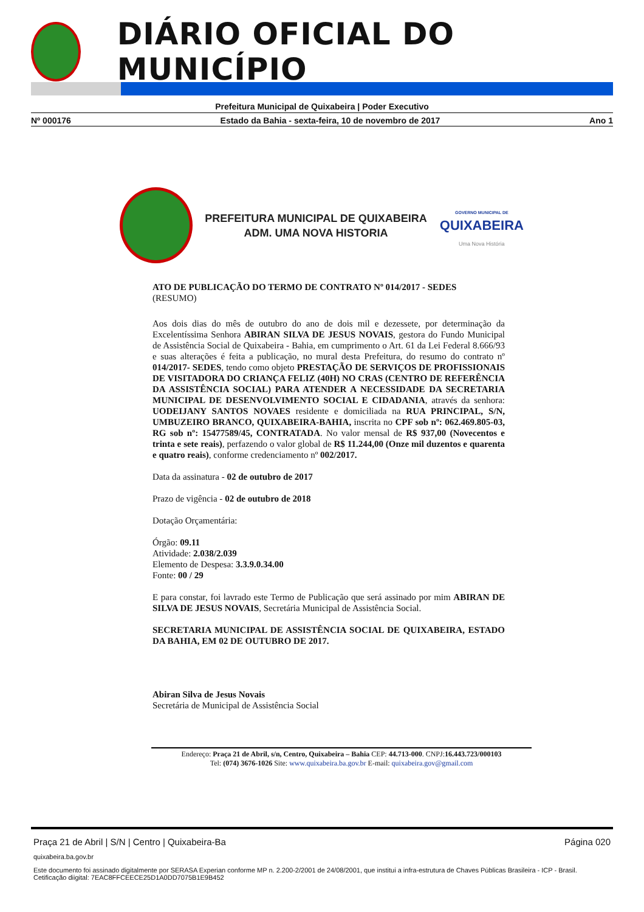DIÁRIO OFICIAL DO MUNICÍPIO
Prefeitura Municipal de Quixabeira | Poder Executivo
Nº 000176 Estado da Bahia - sexta-feira, 10 de novembro de 2017 Ano 1
PREFEITURA MUNICIPAL DE QUIXABEIRA
ADM. UMA NOVA HISTORIA
GOVERNO MUNICIPAL DE
QUIXABEIRA
Uma Nova História
ATO DE PUBLICAÇÃO DO TERMO DE CONTRATO Nº 014/2017 - SEDES
(RESUMO)
Aos dois dias do mês de outubro do ano de dois mil e dezessete, por determinação da Excelentíssima Senhora ABIRAN SILVA DE JESUS NOVAIS, gestora do Fundo Municipal de Assistência Social de Quixabeira - Bahia, em cumprimento o Art. 61 da Lei Federal 8.666/93 e suas alterações é feita a publicação, no mural desta Prefeitura, do resumo do contrato nº 014/2017- SEDES, tendo como objeto PRESTAÇÃO DE SERVIÇOS DE PROFISSIONAIS DE VISITADORA DO CRIANÇA FELIZ (40H) NO CRAS (CENTRO DE REFERÊNCIA DA ASSISTÊNCIA SOCIAL) PARA ATENDER A NECESSIDADE DA SECRETARIA MUNICIPAL DE DESENVOLVIMENTO SOCIAL E CIDADANIA, através da senhora: UODEIJANY SANTOS NOVAES residente e domiciliada na RUA PRINCIPAL, S/N, UMBUZEIRO BRANCO, QUIXABEIRA-BAHIA, inscrita no CPF sob nº: 062.469.805-03, RG sob nº: 15477589/45, CONTRATADA. No valor mensal de R$ 937,00 (Novecentos e trinta e sete reais), perfazendo o valor global de R$ 11.244,00 (Onze mil duzentos e quarenta e quatro reais), conforme credenciamento nº 002/2017.
Data da assinatura - 02 de outubro de 2017
Prazo de vigência - 02 de outubro de 2018
Dotação Orçamentária:
Órgão: 09.11
Atividade: 2.038/2.039
Elemento de Despesa: 3.3.9.0.34.00
Fonte: 00 / 29
E para constar, foi lavrado este Termo de Publicação que será assinado por mim ABIRAN DE SILVA DE JESUS NOVAIS, Secretária Municipal de Assistência Social.
SECRETARIA MUNICIPAL DE ASSISTÊNCIA SOCIAL DE QUIXABEIRA, ESTADO DA BAHIA, EM 02 DE OUTUBRO DE 2017.
Abiran Silva de Jesus Novais
Secretária de Municipal de Assistência Social
Endereço: Praça 21 de Abril, s/n, Centro, Quixabeira – Bahia CEP: 44.713-000. CNPJ:16.443.723/000103
Tel: (074) 3676-1026 Site: www.quixabeira.ba.gov.br E-mail: quixabeira.gov@gmail.com
Praça 21 de Abril | S/N | Centro | Quixabeira-Ba Página 020
quixabeira.ba.gov.br
Este documento foi assinado digitalmente por SERASA Experian conforme MP n. 2.200-2/2001 de 24/08/2001, que institui a infra-estrutura de Chaves Públicas Brasileira - ICP - Brasil. Cetificação diigital: 7EAC8FFCEECE25D1A0DD7075B1E9B452